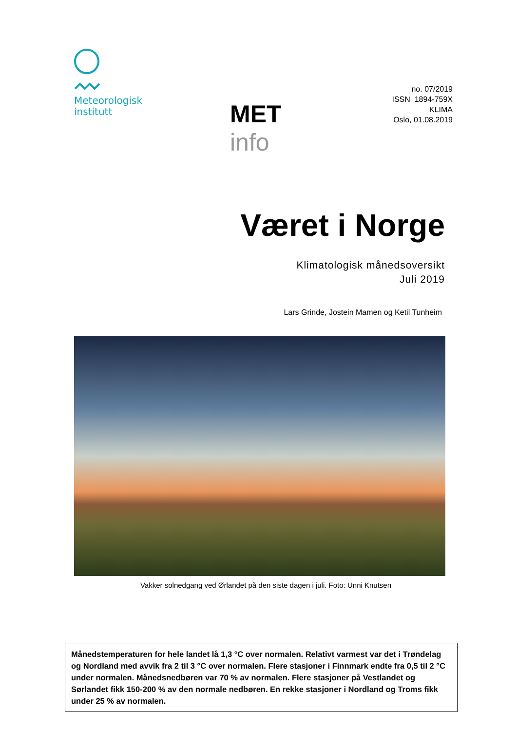Meteorologisk
institutt
MET info
no. 07/2019
ISSN 1894-759X
KLIMA
Oslo, 01.08.2019
Været i Norge
Klimatologisk månedsoversikt
Juli 2019
Lars Grinde, Jostein Mamen og Ketil Tunheim
Vakker solnedgang ved Ørlandet på den siste dagen i juli. Foto: Unni Knutsen
Månedstemperaturen for hele landet lå 1,3 °C over normalen. Relativt varmest var det i Trøndelag og Nordland med avvik fra 2 til 3 °C over normalen. Flere stasjoner i Finnmark endte fra 0,5 til 2 °C under normalen. Månedsnedbøren var 70 % av normalen. Flere stasjoner på Vestlandet og Sørlandet fikk 150-200 % av den normale nedbøren. En rekke stasjoner i Nordland og Troms fikk under 25 % av normalen.